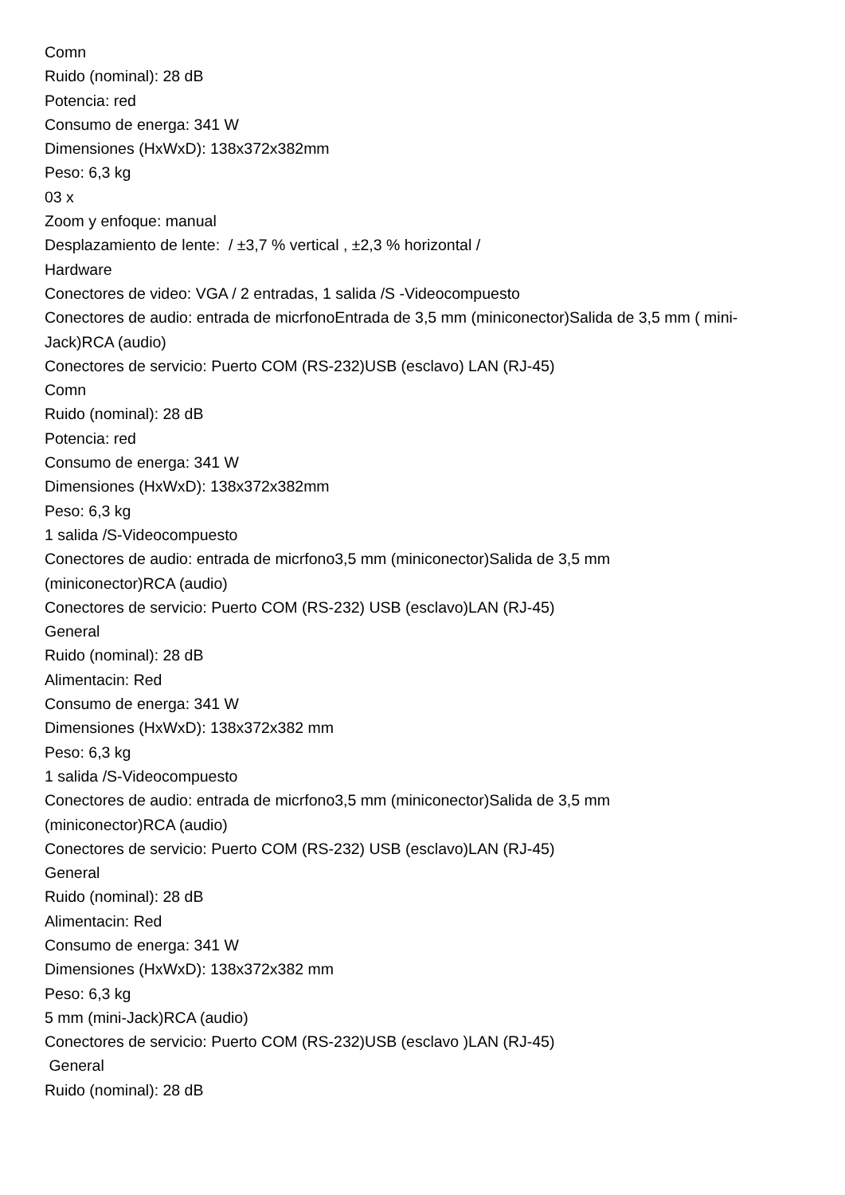Comn
Ruido (nominal): 28 dB
Potencia: red
Consumo de energa: 341 W
Dimensiones (HxWxD): 138x372x382mm
Peso: 6,3 kg
03 x
Zoom y enfoque: manual
Desplazamiento de lente: / ±3,7 % vertical , ±2,3 % horizontal /
Hardware
Conectores de video: VGA / 2 entradas, 1 salida /S -Videocompuesto
Conectores de audio: entrada de micrfonoEntrada de 3,5 mm (miniconector)Salida de 3,5 mm ( mini-Jack)RCA (audio)
Conectores de servicio: Puerto COM (RS-232)USB (esclavo) LAN (RJ-45)
Comn
Ruido (nominal): 28 dB
Potencia: red
Consumo de energa: 341 W
Dimensiones (HxWxD): 138x372x382mm
Peso: 6,3 kg
1 salida /S-Videocompuesto
Conectores de audio: entrada de micrfono3,5 mm (miniconector)Salida de 3,5 mm
(miniconector)RCA (audio)
Conectores de servicio: Puerto COM (RS-232) USB (esclavo)LAN (RJ-45)
General
Ruido (nominal): 28 dB
Alimentacin: Red
Consumo de energa: 341 W
Dimensiones (HxWxD): 138x372x382 mm
Peso: 6,3 kg
1 salida /S-Videocompuesto
Conectores de audio: entrada de micrfono3,5 mm (miniconector)Salida de 3,5 mm
(miniconector)RCA (audio)
Conectores de servicio: Puerto COM (RS-232) USB (esclavo)LAN (RJ-45)
General
Ruido (nominal): 28 dB
Alimentacin: Red
Consumo de energa: 341 W
Dimensiones (HxWxD): 138x372x382 mm
Peso: 6,3 kg
5 mm (mini-Jack)RCA (audio)
Conectores de servicio: Puerto COM (RS-232)USB (esclavo )LAN (RJ-45)
General
Ruido (nominal): 28 dB